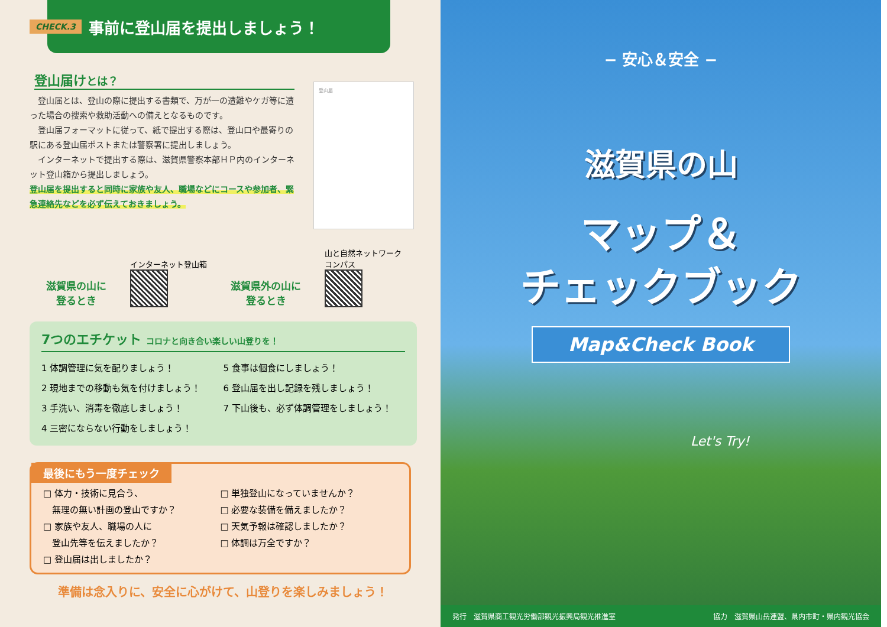CHECK.3 事前に登山届を提出しましょう！
登山届けとは？
　登山届とは、登山の際に提出する書類で、万が一の遭難やケガ等に遭った場合の捜索や救助活動への備えとなるものです。
　登山届フォーマットに従って、紙で提出する際は、登山口や最寄りの駅にある登山届ポストまたは警察署に提出しましょう。
　インターネットで提出する際は、滋賀県警察本部ＨＰ内のインターネット登山箱から提出しましょう。
登山届を提出すると同時に家族や友人、職場などにコースや参加者、緊急連絡先などを必ず伝えておきましょう。
登山届
滋賀県の山に
登るとき
インターネット登山箱
滋賀県外の山に
登るとき
山と自然ネットワーク
コンパス
7つのエチケット コロナと向き合い楽しい山登りを！
1 体調管理に気を配りましょう！
2 現地までの移動も気を付けましょう！
3 手洗い、消毒を徹底しましょう！
4 三密にならない行動をしましょう！
5 食事は個食にしましょう！
6 登山届を出し記録を残しましょう！
7 下山後も、必ず体調管理をしましょう！
最後にもう一度チェック
□ 体力・技術に見合う、
　無理の無い計画の登山ですか？
□ 家族や友人、職場の人に
　登山先等を伝えましたか？
□ 登山届は出しましたか？
□ 単独登山になっていませんか？
□ 必要な装備を備えましたか？
□ 天気予報は確認しましたか？
□ 体調は万全ですか？
準備は念入りに、安全に心がけて、山登りを楽しみましょう！
− 安心＆安全 −
滋賀県の山
マップ＆
チェックブック
Map&Check Book
Let's Try!
発行　滋賀県商工観光労働部観光振興局観光推進室 協力　滋賀県山岳連盟、県内市町・県内観光協会